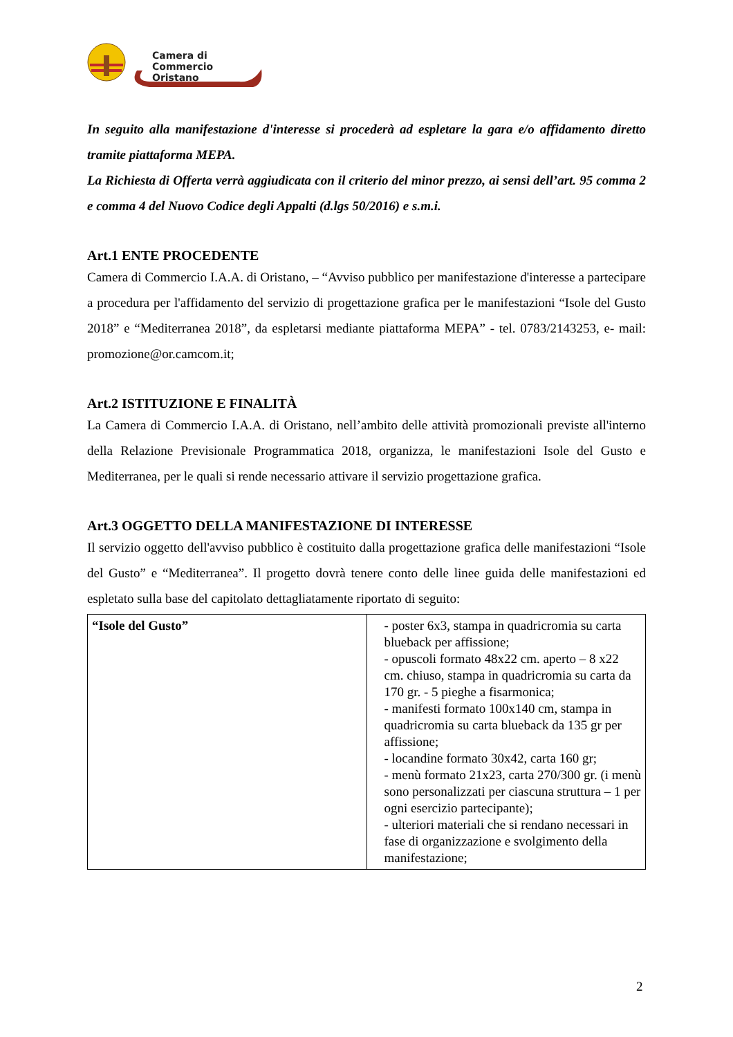Camera di Commercio
Oristano
In seguito alla manifestazione d'interesse si procederà ad espletare la gara e/o affidamento diretto tramite piattaforma MEPA.
La Richiesta di Offerta verrà aggiudicata con il criterio del minor prezzo, ai sensi dell’art. 95 comma 2 e comma 4 del Nuovo Codice degli Appalti (d.lgs 50/2016) e s.m.i.
Art.1 ENTE PROCEDENTE
Camera di Commercio I.A.A. di Oristano, – “Avviso pubblico per manifestazione d'interesse a partecipare a procedura per l'affidamento del servizio di progettazione grafica per le manifestazioni “Isole del Gusto 2018” e “Mediterranea 2018”, da espletarsi mediante piattaforma MEPA” - tel. 0783/2143253, e- mail: promozione@or.camcom.it;
Art.2 ISTITUZIONE E FINALITÀ
La Camera di Commercio I.A.A. di Oristano, nell’ambito delle attività promozionali previste all'interno della Relazione Previsionale Programmatica 2018, organizza, le manifestazioni Isole del Gusto e Mediterranea, per le quali si rende necessario attivare il servizio progettazione grafica.
Art.3 OGGETTO DELLA MANIFESTAZIONE DI INTERESSE
Il servizio oggetto dell'avviso pubblico è costituito dalla progettazione grafica delle manifestazioni “Isole del Gusto” e “Mediterranea”. Il progetto dovrà tenere conto delle linee guida delle manifestazioni ed espletato sulla base del capitolato dettagliatamente riportato di seguito:
| “Isole del Gusto” | - poster 6x3, stampa in quadricromia su carta blueback per affissione; - opuscoli formato 48x22 cm. aperto – 8 x22 cm. chiuso, stampa in quadricromia su carta da 170 gr. - 5 pieghe a fisarmonica; - manifesti formato 100x140 cm, stampa in quadricromia su carta blueback da 135 gr per affissione; - locandine formato 30x42, carta 160 gr; - menù formato 21x23, carta 270/300 gr. (i menù sono personalizzati per ciascuna struttura – 1 per ogni esercizio partecipante); - ulteriori materiali che si rendano necessari in fase di organizzazione e svolgimento della manifestazione; |
2